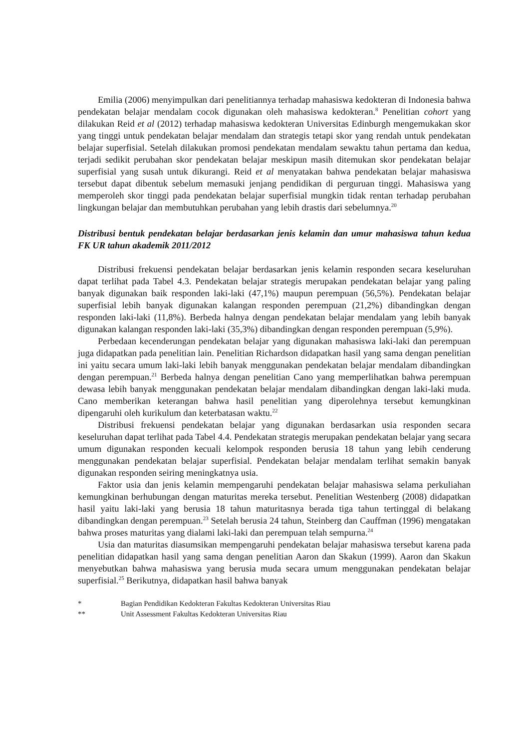Emilia (2006) menyimpulkan dari penelitiannya terhadap mahasiswa kedokteran di Indonesia bahwa pendekatan belajar mendalam cocok digunakan oleh mahasiswa kedokteran.<sup>8</sup> Penelitian cohort yang dilakukan Reid et al (2012) terhadap mahasiswa kedokteran Universitas Edinburgh mengemukakan skor yang tinggi untuk pendekatan belajar mendalam dan strategis tetapi skor yang rendah untuk pendekatan belajar superfisial. Setelah dilakukan promosi pendekatan mendalam sewaktu tahun pertama dan kedua, terjadi sedikit perubahan skor pendekatan belajar meskipun masih ditemukan skor pendekatan belajar superfisial yang susah untuk dikurangi. Reid et al menyatakan bahwa pendekatan belajar mahasiswa tersebut dapat dibentuk sebelum memasuki jenjang pendidikan di perguruan tinggi. Mahasiswa yang memperoleh skor tinggi pada pendekatan belajar superfisial mungkin tidak rentan terhadap perubahan lingkungan belajar dan membutuhkan perubahan yang lebih drastis dari sebelumnya.<sup>20</sup>
Distribusi bentuk pendekatan belajar berdasarkan jenis kelamin dan umur mahasiswa tahun kedua FK UR tahun akademik 2011/2012
Distribusi frekuensi pendekatan belajar berdasarkan jenis kelamin responden secara keseluruhan dapat terlihat pada Tabel 4.3. Pendekatan belajar strategis merupakan pendekatan belajar yang paling banyak digunakan baik responden laki-laki (47,1%) maupun perempuan (56,5%). Pendekatan belajar superfisial lebih banyak digunakan kalangan responden perempuan (21,2%) dibandingkan dengan responden laki-laki (11,8%). Berbeda halnya dengan pendekatan belajar mendalam yang lebih banyak digunakan kalangan responden laki-laki (35,3%) dibandingkan dengan responden perempuan (5,9%).
Perbedaan kecenderungan pendekatan belajar yang digunakan mahasiswa laki-laki dan perempuan juga didapatkan pada penelitian lain. Penelitian Richardson didapatkan hasil yang sama dengan penelitian ini yaitu secara umum laki-laki lebih banyak menggunakan pendekatan belajar mendalam dibandingkan dengan perempuan.<sup>21</sup> Berbeda halnya dengan penelitian Cano yang memperlihatkan bahwa perempuan dewasa lebih banyak menggunakan pendekatan belajar mendalam dibandingkan dengan laki-laki muda. Cano memberikan keterangan bahwa hasil penelitian yang diperolehnya tersebut kemungkinan dipengaruhi oleh kurikulum dan keterbatasan waktu.<sup>22</sup>
Distribusi frekuensi pendekatan belajar yang digunakan berdasarkan usia responden secara keseluruhan dapat terlihat pada Tabel 4.4. Pendekatan strategis merupakan pendekatan belajar yang secara umum digunakan responden kecuali kelompok responden berusia 18 tahun yang lebih cenderung menggunakan pendekatan belajar superfisial. Pendekatan belajar mendalam terlihat semakin banyak digunakan responden seiring meningkatnya usia.
Faktor usia dan jenis kelamin mempengaruhi pendekatan belajar mahasiswa selama perkuliahan kemungkinan berhubungan dengan maturitas mereka tersebut. Penelitian Westenberg (2008) didapatkan hasil yaitu laki-laki yang berusia 18 tahun maturitasnya berada tiga tahun tertinggal di belakang dibandingkan dengan perempuan.<sup>23</sup> Setelah berusia 24 tahun, Steinberg dan Cauffman (1996) mengatakan bahwa proses maturitas yang dialami laki-laki dan perempuan telah sempurna.<sup>24</sup>
Usia dan maturitas diasumsikan mempengaruhi pendekatan belajar mahasiswa tersebut karena pada penelitian didapatkan hasil yang sama dengan penelitian Aaron dan Skakun (1999). Aaron dan Skakun menyebutkan bahwa mahasiswa yang berusia muda secara umum menggunakan pendekatan belajar superfisial.<sup>25</sup> Berikutnya, didapatkan hasil bahwa banyak
* Bagian Pendidikan Kedokteran Fakultas Kedokteran Universitas Riau
** Unit Assessment Fakultas Kedokteran Universitas Riau